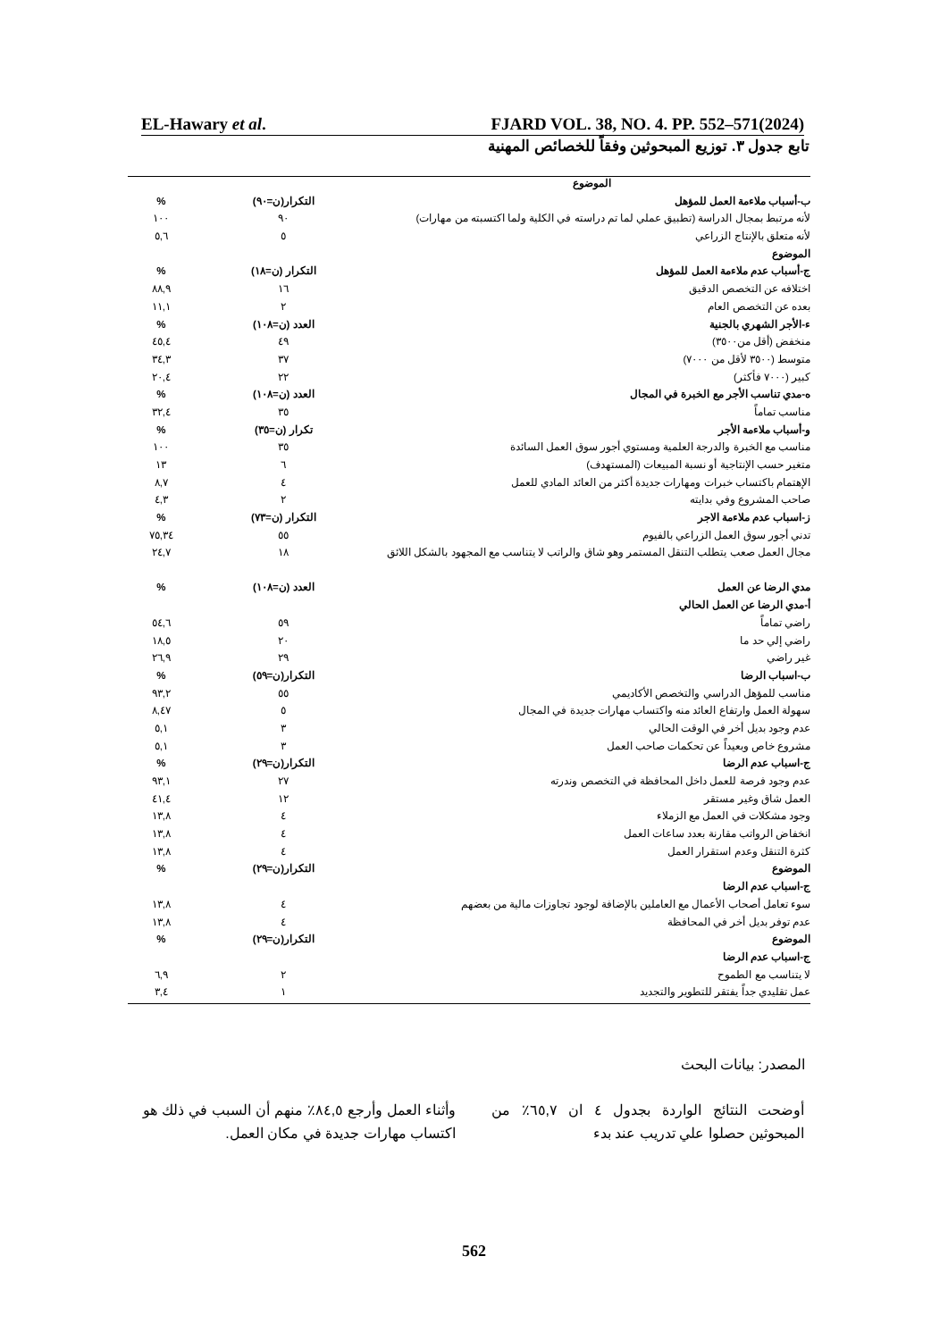EL-Hawary et al. FJARD VOL. 38, NO. 4. PP. 552–571(2024)
تابع جدول ٣. توزيع المبحوثين وفقاً للخصائص المهنية
| الموضوع | | |
| ب-أسباب ملاءمة العمل للمؤهل | التكرار(ن=٩٠) | % |
| لأنه مرتبط بمجال الدراسة (تطبيق عملي لما تم دراسته في الكلية ولما اكتسبته من مهارات) | ٩٠ | ١٠٠ |
| لأنه متعلق بالإنتاج الزراعي | ٥ | ٥,٦ |
| الموضوع | | |
| ج-أسباب عدم ملاءمة العمل للمؤهل | التكرار (ن=١٨) | % |
| اختلافه عن التخصص الدقيق | ١٦ | ٨٨,٩ |
| بعده عن التخصص العام | ٢ | ١١,١ |
| ء-الأجر الشهري بالجنية | العدد (ن=١٠٨) | % |
| منخفض (أقل من٣٥٠٠) | ٤٩ | ٤٥,٤ |
| متوسط (٣٥٠٠ لأقل من ٧٠٠٠) | ٣٧ | ٣٤,٣ |
| كبير (٧٠٠٠ فأكثر) | ٢٢ | ٢٠,٤ |
| ه-مدي تناسب الأجر مع الخبرة في المجال | العدد (ن=١٠٨) | % |
| مناسب تماماً | ٣٥ | ٣٢,٤ |
| و-أسباب ملاءمة الأجر | تكرار (ن=٣٥) | % |
| مناسب مع الخبرة والدرجة العلمية ومستوي أجور سوق العمل السائدة | ٣٥ | ١٠٠ |
| متغير حسب الإنتاجية أو نسبة المبيعات (المستهدف) | ٦ | ١٣ |
| الإهتمام باكتساب خبرات ومهارات جديدة أكثر من العائد المادي للعمل | ٤ | ٨,٧ |
| صاحب المشروع وفي بدايته | ٢ | ٤,٣ |
| ز-اسباب عدم ملاءمة الاجر | التكرار (ن=٧٣) | % |
| تدني أجور سوق العمل الزراعي بالفيوم | ٥٥ | ٧٥,٣٤ |
| مجال العمل صعب يتطلب التنقل المستمر وهو شاق والراتب لا يتناسب مع المجهود بالشكل اللائق | ١٨ | ٢٤,٧ |
| مدي الرضا عن العمل | العدد (ن=١٠٨) | % |
| أ-مدي الرضا عن العمل الحالي | | |
| راضي تماماً | ٥٩ | ٥٤,٦ |
| راضي إلي حد ما | ٢٠ | ١٨,٥ |
| غير راضي | ٢٩ | ٢٦,٩ |
| ب-اسباب الرضا | التكرار(ن=٥٩) | % |
| مناسب للمؤهل الدراسي والتخصص الأكاديمي | ٥٥ | ٩٣,٢ |
| سهولة العمل وارتفاع العائد منه واكتساب مهارات جديدة في المجال | ٥ | ٨,٤٧ |
| عدم وجود بديل أخر في الوقت الحالي | ٣ | ٥,١ |
| مشروع خاص وبعيداً عن تحكمات صاحب العمل | ٣ | ٥,١ |
| ج-اسباب عدم الرضا | التكرار(ن=٢٩) | % |
| عدم وجود فرصة للعمل داخل المحافظة في التخصص وندرته | ٢٧ | ٩٣,١ |
| العمل شاق وغير مستقر | ١٢ | ٤١,٤ |
| وجود مشكلات في العمل مع الزملاء | ٤ | ١٣,٨ |
| انخفاض الرواتب مقارنة بعدد ساعات العمل | ٤ | ١٣,٨ |
| كثرة التنقل وعدم استقرار العمل | ٤ | ١٣,٨ |
| الموضوع | التكرار(ن=٢٩) | % |
| ج-اسباب عدم الرضا | | |
| سوء تعامل أصحاب الأعمال مع العاملين بالإضافة لوجود تجاوزات مالية من بعضهم | ٤ | ١٣,٨ |
| عدم توفر بديل أخر في المحافظة | ٤ | ١٣,٨ |
| الموضوع | التكرار(ن=٢٩) | % |
| ج-اسباب عدم الرضا | | |
| لا يتناسب مع الطموح | ٢ | ٦,٩ |
| عمل تقليدي جداً يفتقر للتطوير والتجديد | ١ | ٣,٤ |
المصدر: بيانات البحث
أوضحت النتائج الواردة بجدول ٤ ان ٦٥,٧٪ من المبحوثين حصلوا علي تدريب عند بدء
وأثناء العمل وأرجع ٨٤,٥٪ منهم أن السبب في ذلك هو اكتساب مهارات جديدة في مكان العمل.
562